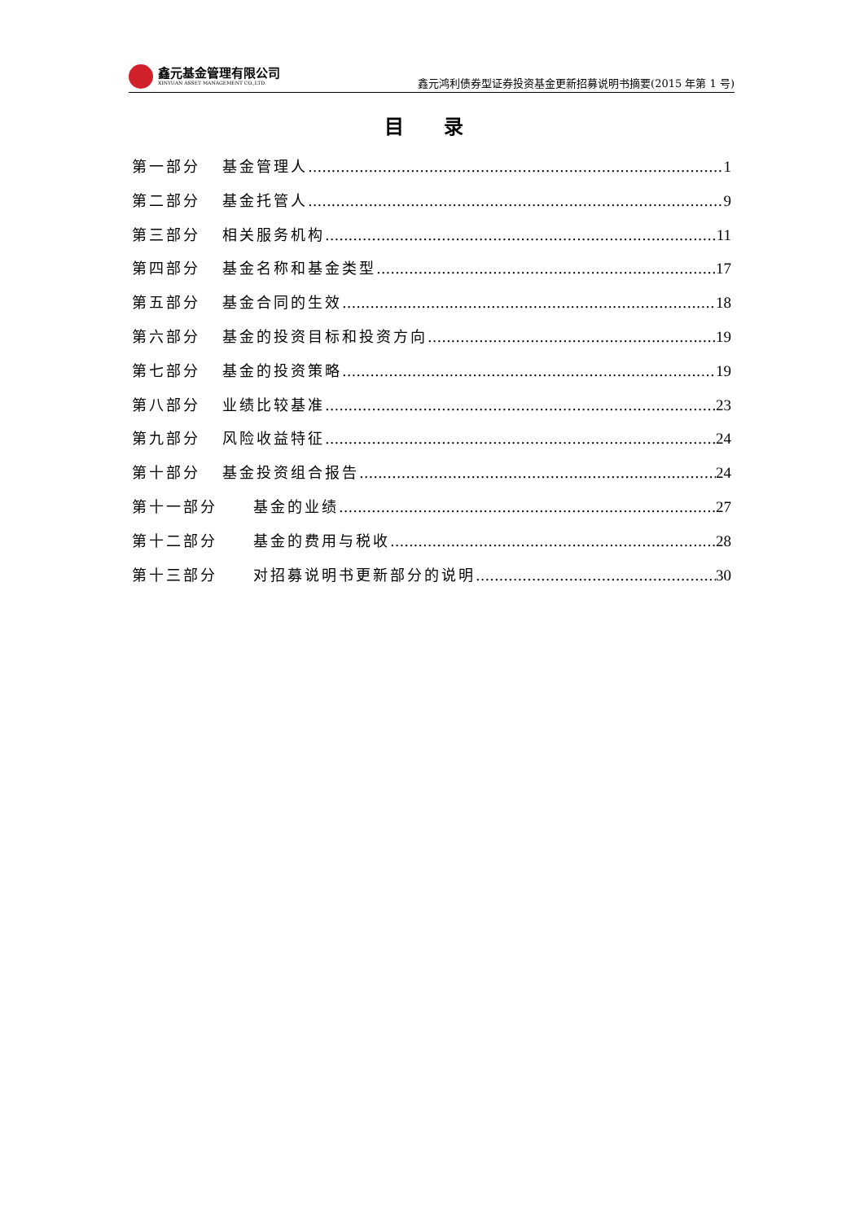鑫元基金管理有限公司
XINYUAN ASSET MANAGEMENT CO.,LTD.
鑫元鸿利债券型证券投资基金更新招募说明书摘要(2015 年第 1 号)
目 录
第一部分 基金管理人 1
第二部分 基金托管人 9
第三部分 相关服务机构 11
第四部分 基金名称和基金类型 17
第五部分 基金合同的生效 18
第六部分 基金的投资目标和投资方向 19
第七部分 基金的投资策略 19
第八部分 业绩比较基准 23
第九部分 风险收益特征 24
第十部分 基金投资组合报告 24
第十一部分 基金的业绩 27
第十二部分 基金的费用与税收 28
第十三部分 对招募说明书更新部分的说明 30